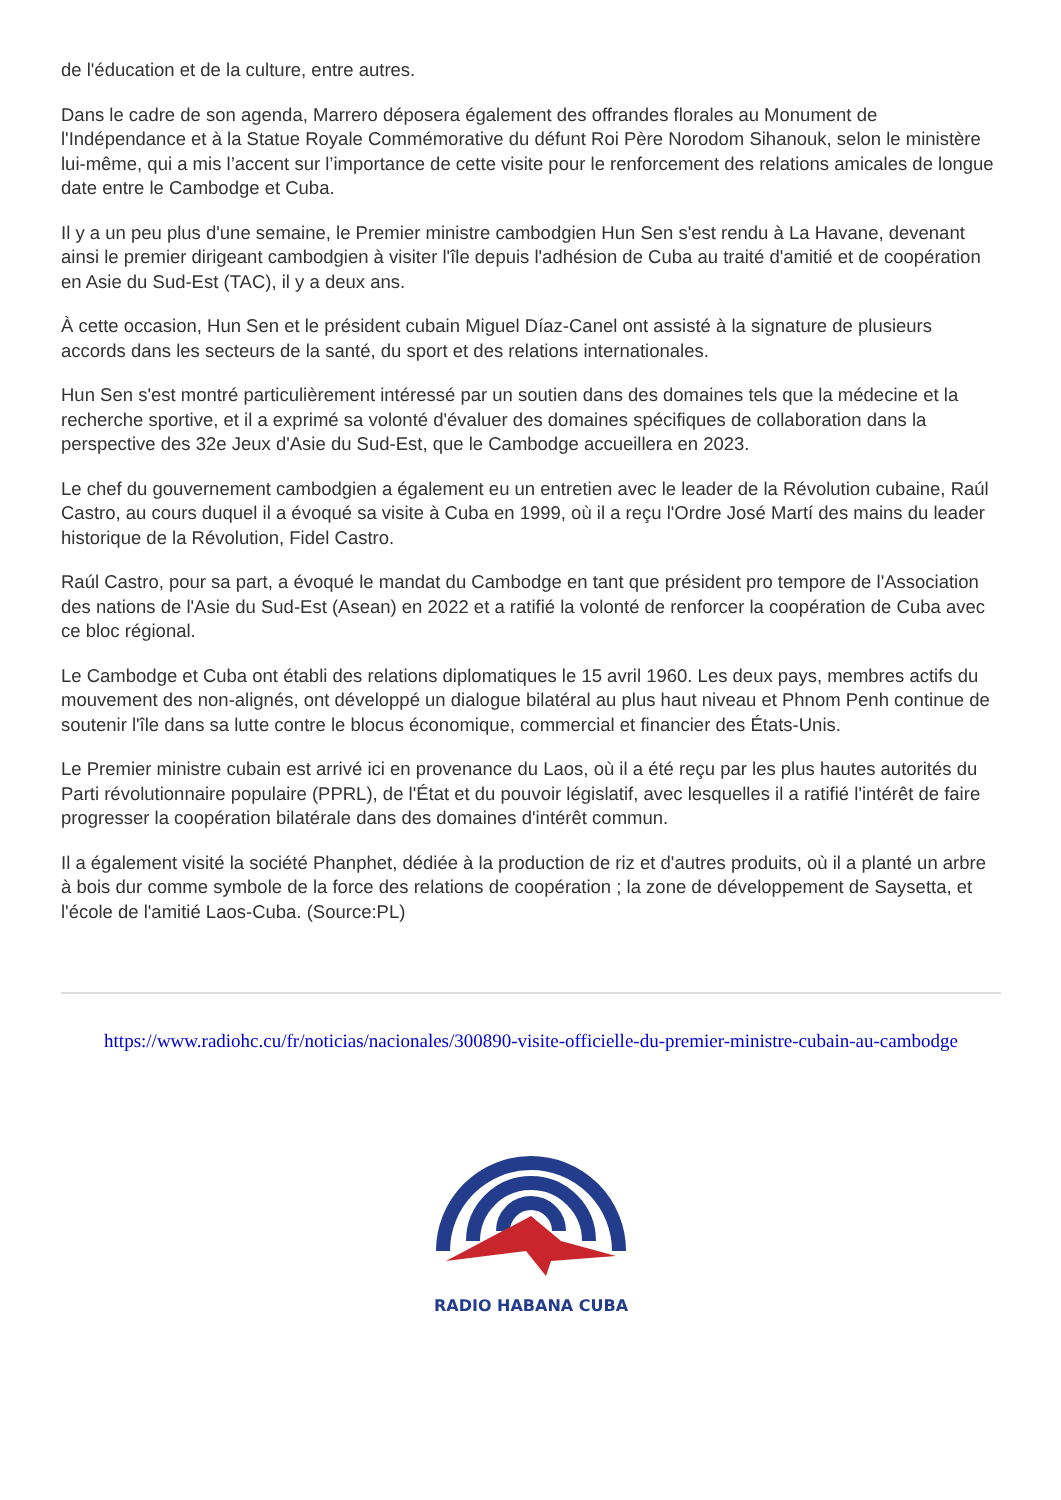de l'éducation et de la culture, entre autres.
Dans le cadre de son agenda, Marrero déposera également des offrandes florales au Monument de l'Indépendance et à la Statue Royale Commémorative du défunt Roi Père Norodom Sihanouk, selon le ministère lui-même, qui a mis l’accent sur l’importance de cette visite pour le renforcement des relations amicales de longue date entre le Cambodge et Cuba.
Il y a un peu plus d'une semaine, le Premier ministre cambodgien Hun Sen s'est rendu à La Havane, devenant ainsi le premier dirigeant cambodgien à visiter l'île depuis l'adhésion de Cuba au traité d'amitié et de coopération en Asie du Sud-Est (TAC), il y a deux ans.
À cette occasion, Hun Sen et le président cubain Miguel Díaz-Canel ont assisté à la signature de plusieurs accords dans les secteurs de la santé, du sport et des relations internationales.
Hun Sen s'est montré particulièrement intéressé par un soutien dans des domaines tels que la médecine et la recherche sportive, et il a exprimé sa volonté d'évaluer des domaines spécifiques de collaboration dans la perspective des 32e Jeux d'Asie du Sud-Est, que le Cambodge accueillera en 2023.
Le chef du gouvernement cambodgien a également eu un entretien avec le leader de la Révolution cubaine, Raúl Castro, au cours duquel il a évoqué sa visite à Cuba en 1999, où il a reçu l'Ordre José Martí des mains du leader historique de la Révolution, Fidel Castro.
Raúl Castro, pour sa part, a évoqué le mandat du Cambodge en tant que président pro tempore de l'Association des nations de l'Asie du Sud-Est (Asean) en 2022 et a ratifié la volonté de renforcer la coopération de Cuba avec ce bloc régional.
Le Cambodge et Cuba ont établi des relations diplomatiques le 15 avril 1960. Les deux pays, membres actifs du mouvement des non-alignés, ont développé un dialogue bilatéral au plus haut niveau et Phnom Penh continue de soutenir l'île dans sa lutte contre le blocus économique, commercial et financier des États-Unis.
Le Premier ministre cubain est arrivé ici en provenance du Laos, où il a été reçu par les plus hautes autorités du Parti révolutionnaire populaire (PPRL), de l'État et du pouvoir législatif, avec lesquelles il a ratifié l'intérêt de faire progresser la coopération bilatérale dans des domaines d'intérêt commun.
Il a également visité la société Phanphet, dédiée à la production de riz et d'autres produits, où il a planté un arbre à bois dur comme symbole de la force des relations de coopération ; la zone de développement de Saysetta, et l'école de l'amitié Laos-Cuba. (Source:PL)
https://www.radiohc.cu/fr/noticias/nacionales/300890-visite-officielle-du-premier-ministre-cubain-au-cambodge
RADIO HABANA CUBA